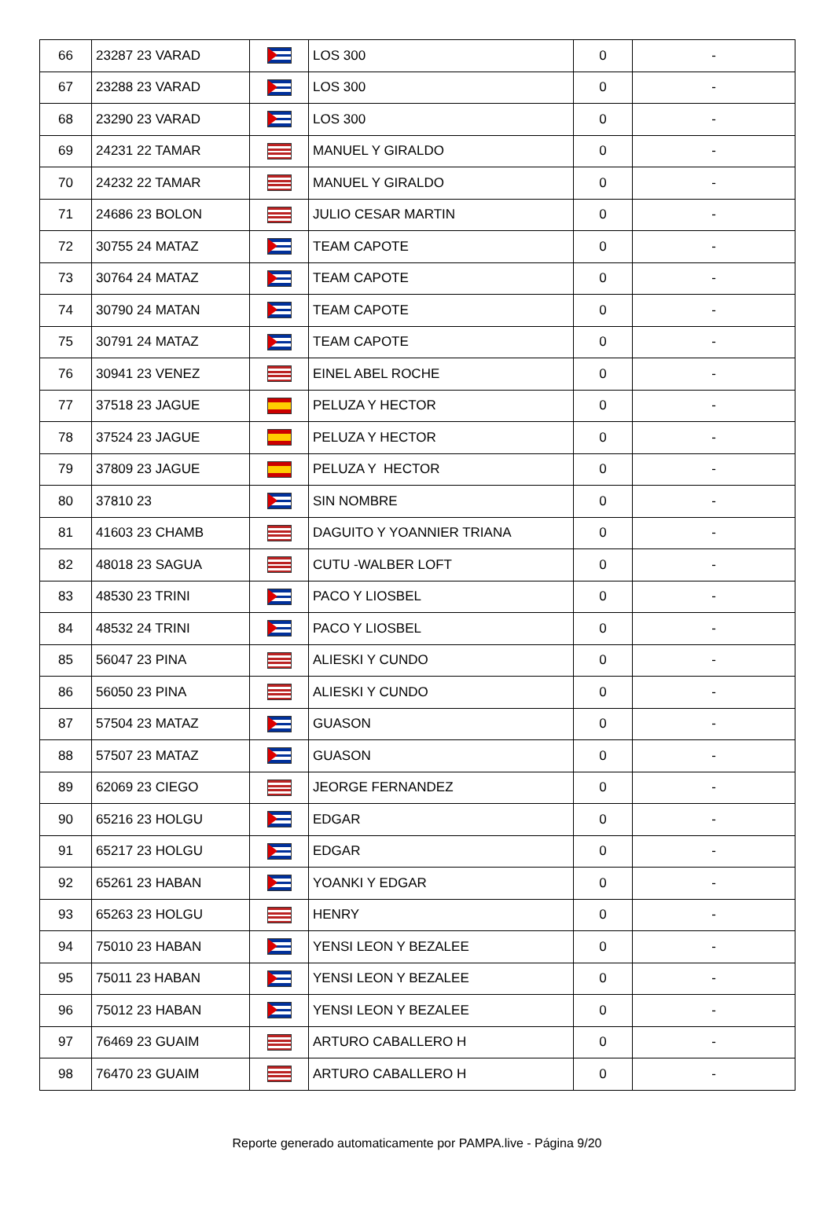| 66 | 23287 23 VARAD | | LOS 300 | 0 | - |
| 67 | 23288 23 VARAD | | LOS 300 | 0 | - |
| 68 | 23290 23 VARAD | | LOS 300 | 0 | - |
| 69 | 24231 22 TAMAR | | MANUEL Y GIRALDO | 0 | - |
| 70 | 24232 22 TAMAR | | MANUEL Y GIRALDO | 0 | - |
| 71 | 24686 23 BOLON | | JULIO CESAR MARTIN | 0 | - |
| 72 | 30755 24 MATAZ | | TEAM CAPOTE | 0 | - |
| 73 | 30764 24 MATAZ | | TEAM CAPOTE | 0 | - |
| 74 | 30790 24 MATAN | | TEAM CAPOTE | 0 | - |
| 75 | 30791 24 MATAZ | | TEAM CAPOTE | 0 | - |
| 76 | 30941 23 VENEZ | | EINEL ABEL ROCHE | 0 | - |
| 77 | 37518 23 JAGUE | | PELUZA Y HECTOR | 0 | - |
| 78 | 37524 23 JAGUE | | PELUZA Y HECTOR | 0 | - |
| 79 | 37809 23 JAGUE | | PELUZA Y HECTOR | 0 | - |
| 80 | 37810 23 | | SIN NOMBRE | 0 | - |
| 81 | 41603 23 CHAMB | | DAGUITO Y YOANNIER TRIANA | 0 | - |
| 82 | 48018 23 SAGUA | | CUTU -WALBER LOFT | 0 | - |
| 83 | 48530 23 TRINI | | PACO Y LIOSBEL | 0 | - |
| 84 | 48532 24 TRINI | | PACO Y LIOSBEL | 0 | - |
| 85 | 56047 23 PINA | | ALIESKI Y CUNDO | 0 | - |
| 86 | 56050 23 PINA | | ALIESKI Y CUNDO | 0 | - |
| 87 | 57504 23 MATAZ | | GUASON | 0 | - |
| 88 | 57507 23 MATAZ | | GUASON | 0 | - |
| 89 | 62069 23 CIEGO | | JEORGE FERNANDEZ | 0 | - |
| 90 | 65216 23 HOLGU | | EDGAR | 0 | - |
| 91 | 65217 23 HOLGU | | EDGAR | 0 | - |
| 92 | 65261 23 HABAN | | YOANKI Y EDGAR | 0 | - |
| 93 | 65263 23 HOLGU | | HENRY | 0 | - |
| 94 | 75010 23 HABAN | | YENSI LEON Y BEZALEE | 0 | - |
| 95 | 75011 23 HABAN | | YENSI LEON Y BEZALEE | 0 | - |
| 96 | 75012 23 HABAN | | YENSI LEON Y BEZALEE | 0 | - |
| 97 | 76469 23 GUAIM | | ARTURO CABALLERO H | 0 | - |
| 98 | 76470 23 GUAIM | | ARTURO CABALLERO H | 0 | - |
Reporte generado automaticamente por PAMPA.live - Página 9/20